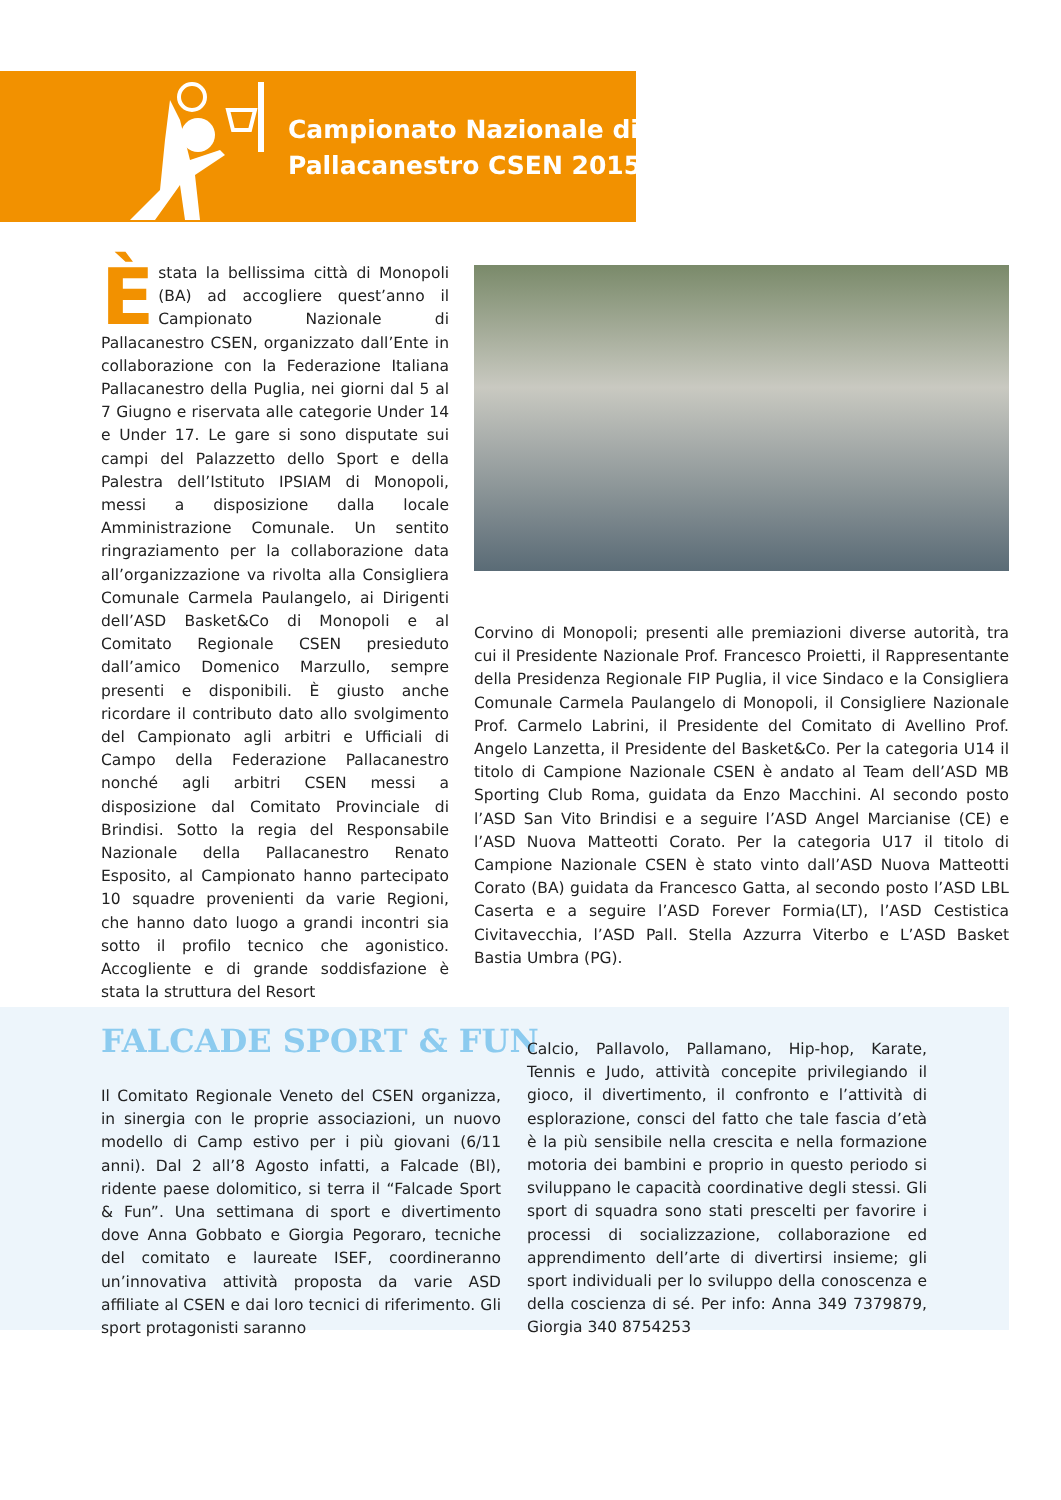Campionato Nazionale di
Pallacanestro CSEN 2015
È
stata la bellissima città di Monopoli (BA) ad accogliere quest’anno il Campionato Nazionale di Pallacanestro CSEN, organizzato dall’Ente in collaborazione con la Federazione Italiana Pallacanestro della Puglia, nei giorni dal 5 al 7 Giugno e riservata alle categorie Under 14 e Under 17. Le gare si sono disputate sui campi del Palazzetto dello Sport e della Palestra dell’Istituto IPSIAM di Monopoli, messi a disposizione dalla locale Amministrazione Comunale. Un sentito ringraziamento per la collaborazione data all’organizzazione va rivolta alla Consigliera Comunale Carmela Paulangelo, ai Dirigenti dell’ASD Basket&Co di Monopoli e al Comitato Regionale CSEN presieduto dall’amico Domenico Marzullo, sempre presenti e disponibili. È giusto anche ricordare il contributo dato allo svolgimento del Campionato agli arbitri e Ufficiali di Campo della Federazione Pallacanestro nonché agli arbitri CSEN messi a disposizione dal Comitato Provinciale di Brindisi. Sotto la regia del Responsabile Nazionale della Pallacanestro Renato Esposito, al Campionato hanno partecipato 10 squadre provenienti da varie Regioni, che hanno dato luogo a grandi incontri sia sotto il profilo tecnico che agonistico. Accogliente e di grande soddisfazione è stata la struttura del Resort
Corvino di Monopoli; presenti alle premiazioni diverse autorità, tra cui il Presidente Nazionale Prof. Francesco Proietti, il Rappresentante della Presidenza Regionale FIP Puglia, il vice Sindaco e la Consigliera Comunale Carmela Paulangelo di Monopoli, il Consigliere Nazionale Prof. Carmelo Labrini, il Presidente del Comitato di Avellino Prof. Angelo Lanzetta, il Presidente del Basket&Co. Per la categoria U14 il titolo di Campione Nazionale CSEN è andato al Team dell’ASD MB Sporting Club Roma, guidata da Enzo Macchini. Al secondo posto l’ASD San Vito Brindisi e a seguire l’ASD Angel Marcianise (CE) e l’ASD Nuova Matteotti Corato. Per la categoria U17 il titolo di Campione Nazionale CSEN è stato vinto dall’ASD Nuova Matteotti Corato (BA) guidata da Francesco Gatta, al secondo posto l’ASD LBL Caserta e a seguire l’ASD Forever Formia(LT), l’ASD Cestistica Civitavecchia, l’ASD Pall. Stella Azzurra Viterbo e L’ASD Basket Bastia Umbra (PG).
FALCADE SPORT & FUN
Il Comitato Regionale Veneto del CSEN organizza, in sinergia con le proprie associazioni, un nuovo modello di Camp estivo per i più giovani (6/11 anni). Dal 2 all’8 Agosto infatti, a Falcade (Bl), ridente paese dolomitico, si terra il “Falcade Sport & Fun”. Una settimana di sport e divertimento dove Anna Gobbato e Giorgia Pegoraro, tecniche del comitato e laureate ISEF, coordineranno un’innovativa attività proposta da varie ASD affiliate al CSEN e dai loro tecnici di riferimento. Gli sport protagonisti saranno
Calcio, Pallavolo, Pallamano, Hip-hop, Karate, Tennis e Judo, attività concepite privilegiando il gioco, il divertimento, il confronto e l’attività di esplorazione, consci del fatto che tale fascia d’età è la più sensibile nella crescita e nella formazione motoria dei bambini e proprio in questo periodo si sviluppano le capacità coordinative degli stessi. Gli sport di squadra sono stati prescelti per favorire i processi di socializzazione, collaborazione ed apprendimento dell’arte di divertirsi insieme; gli sport individuali per lo sviluppo della conoscenza e della coscienza di sé. Per info: Anna 349 7379879, Giorgia 340 8754253